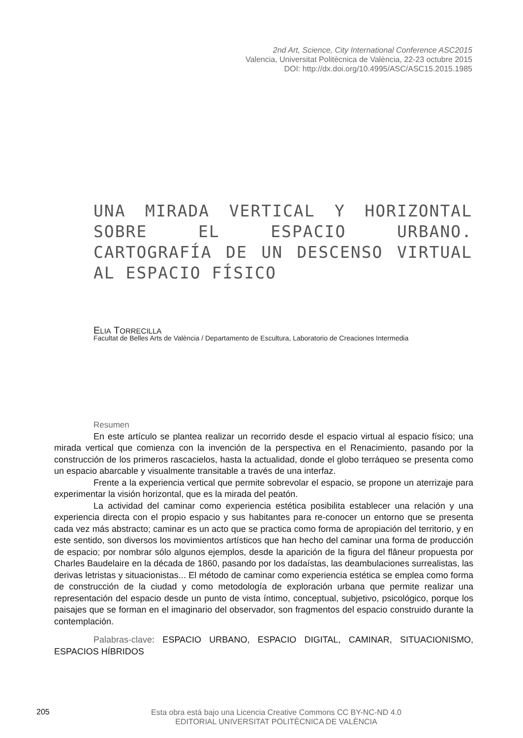2nd Art, Science, City International Conference ASC2015
Valencia, Universitat Politècnica de València, 22-23 octubre 2015
DOI: http://dx.doi.org/10.4995/ASC/ASC15.2015.1985
UNA MIRADA VERTICAL Y HORIZONTAL SOBRE EL ESPACIO URBANO. CARTOGRAFÍA DE UN DESCENSO VIRTUAL AL ESPACIO FÍSICO
ELIA TORRECILLA
Facultat de Belles Arts de València / Departamento de Escultura, Laboratorio de Creaciones Intermedia
Resumen
En este artículo se plantea realizar un recorrido desde el espacio virtual al espacio físico; una mirada vertical que comienza con la invención de la perspectiva en el Renacimiento, pasando por la construcción de los primeros rascacielos, hasta la actualidad, donde el globo terráqueo se presenta como un espacio abarcable y visualmente transitable a través de una interfaz.
Frente a la experiencia vertical que permite sobrevolar el espacio, se propone un aterrizaje para experimentar la visión horizontal, que es la mirada del peatón.
La actividad del caminar como experiencia estética posibilita establecer una relación y una experiencia directa con el propio espacio y sus habitantes para re-conocer un entorno que se presenta cada vez más abstracto; caminar es un acto que se practica como forma de apropiación del territorio, y en este sentido, son diversos los movimientos artísticos que han hecho del caminar una forma de producción de espacio; por nombrar sólo algunos ejemplos, desde la aparición de la figura del flâneur propuesta por Charles Baudelaire en la década de 1860, pasando por los dadaístas, las deambulaciones surrealistas, las derivas letristas y situacionistas... El método de caminar como experiencia estética se emplea como forma de construcción de la ciudad y como metodología de exploración urbana que permite realizar una representación del espacio desde un punto de vista íntimo, conceptual, subjetivo, psicológico, porque los paisajes que se forman en el imaginario del observador, son fragmentos del espacio construido durante la contemplación.
Palabras-clave: ESPACIO URBANO, ESPACIO DIGITAL, CAMINAR, SITUACIONISMO, ESPACIOS HÍBRIDOS
205
Esta obra está bajo una Licencia Creative Commons CC BY-NC-ND 4.0
EDITORIAL UNIVERSITAT POLITÈCNICA DE VALÈNCIA